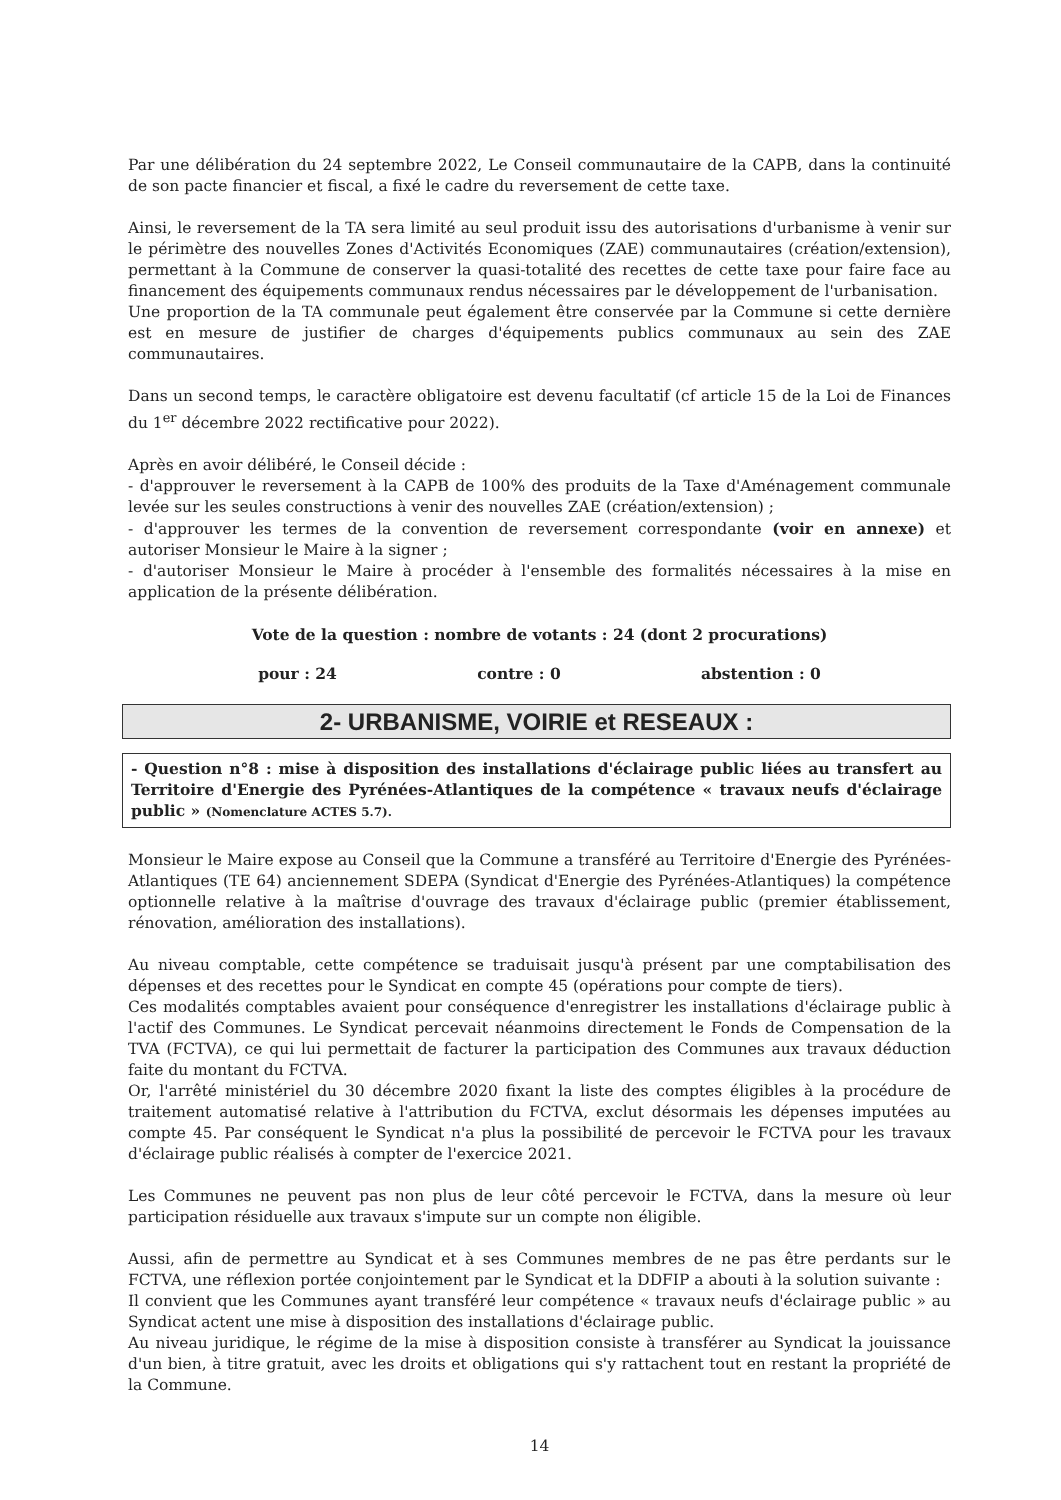Par une délibération du 24 septembre 2022, Le Conseil communautaire de la CAPB, dans la continuité de son pacte financier et fiscal, a fixé le cadre du reversement de cette taxe.
Ainsi, le reversement de la TA sera limité au seul produit issu des autorisations d'urbanisme à venir sur le périmètre des nouvelles Zones d'Activités Economiques (ZAE) communautaires (création/extension), permettant à la Commune de conserver la quasi-totalité des recettes de cette taxe pour faire face au financement des équipements communaux rendus nécessaires par le développement de l'urbanisation.
Une proportion de la TA communale peut également être conservée par la Commune si cette dernière est en mesure de justifier de charges d'équipements publics communaux au sein des ZAE communautaires.
Dans un second temps, le caractère obligatoire est devenu facultatif (cf article 15 de la Loi de Finances du 1<sup>er</sup> décembre 2022 rectificative pour 2022).
Après en avoir délibéré, le Conseil décide :
- d'approuver le reversement à la CAPB de 100% des produits de la Taxe d'Aménagement communale levée sur les seules constructions à venir des nouvelles ZAE (création/extension) ;
- d'approuver les termes de la convention de reversement correspondante (voir en annexe) et autoriser Monsieur le Maire à la signer ;
- d'autoriser Monsieur le Maire à procéder à l'ensemble des formalités nécessaires à la mise en application de la présente délibération.
Vote de la question : nombre de votants : 24 (dont 2 procurations)
pour : 24 contre : 0 abstention : 0
2- URBANISME, VOIRIE et RESEAUX :
- Question n°8 : mise à disposition des installations d'éclairage public liées au transfert au Territoire d'Energie des Pyrénées-Atlantiques de la compétence « travaux neufs d'éclairage public » (Nomenclature ACTES 5.7).
Monsieur le Maire expose au Conseil que la Commune a transféré au Territoire d'Energie des Pyrénées-Atlantiques (TE 64) anciennement SDEPA (Syndicat d'Energie des Pyrénées-Atlantiques) la compétence optionnelle relative à la maîtrise d'ouvrage des travaux d'éclairage public (premier établissement, rénovation, amélioration des installations).
Au niveau comptable, cette compétence se traduisait jusqu'à présent par une comptabilisation des dépenses et des recettes pour le Syndicat en compte 45 (opérations pour compte de tiers).
Ces modalités comptables avaient pour conséquence d'enregistrer les installations d'éclairage public à l'actif des Communes. Le Syndicat percevait néanmoins directement le Fonds de Compensation de la TVA (FCTVA), ce qui lui permettait de facturer la participation des Communes aux travaux déduction faite du montant du FCTVA.
Or, l'arrêté ministériel du 30 décembre 2020 fixant la liste des comptes éligibles à la procédure de traitement automatisé relative à l'attribution du FCTVA, exclut désormais les dépenses imputées au compte 45. Par conséquent le Syndicat n'a plus la possibilité de percevoir le FCTVA pour les travaux d'éclairage public réalisés à compter de l'exercice 2021.
Les Communes ne peuvent pas non plus de leur côté percevoir le FCTVA, dans la mesure où leur participation résiduelle aux travaux s'impute sur un compte non éligible.
Aussi, afin de permettre au Syndicat et à ses Communes membres de ne pas être perdants sur le FCTVA, une réflexion portée conjointement par le Syndicat et la DDFIP a abouti à la solution suivante :
Il convient que les Communes ayant transféré leur compétence « travaux neufs d'éclairage public » au Syndicat actent une mise à disposition des installations d'éclairage public.
Au niveau juridique, le régime de la mise à disposition consiste à transférer au Syndicat la jouissance d'un bien, à titre gratuit, avec les droits et obligations qui s'y rattachent tout en restant la propriété de la Commune.
14